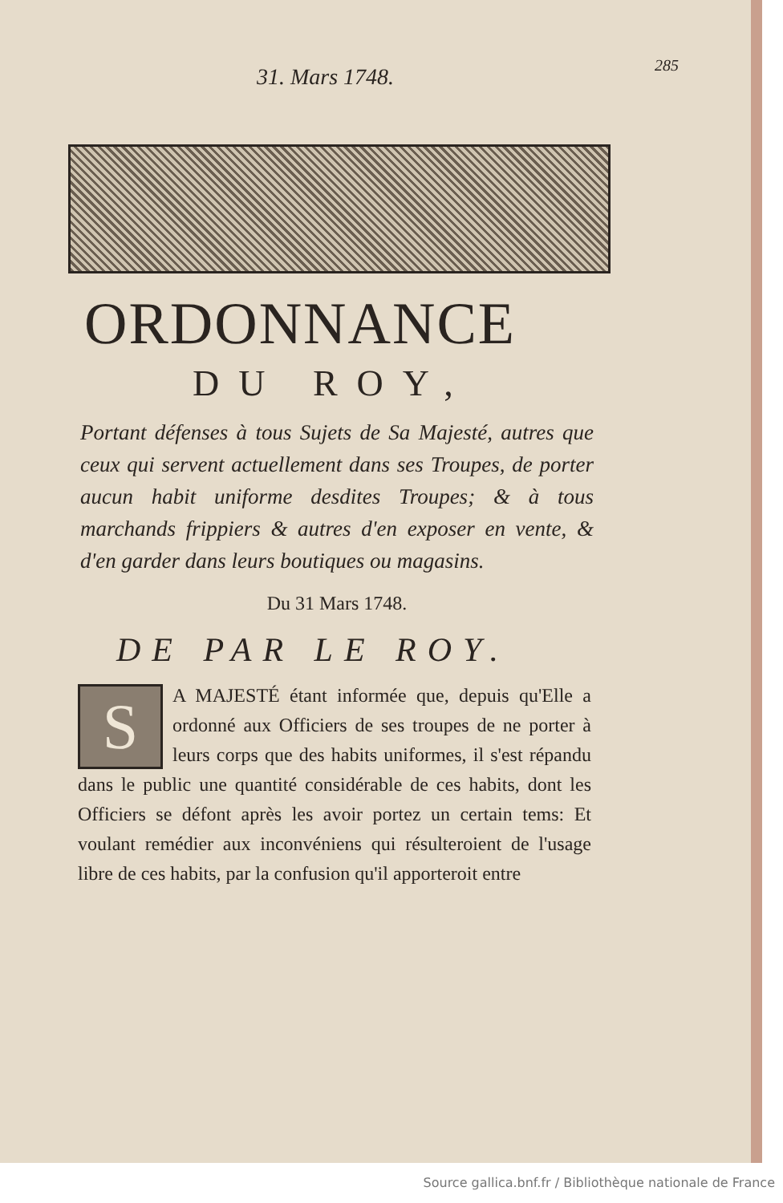31. Mars 1748.
285
ORDONNANCE
DU ROY,
Portant défenses à tous Sujets de Sa Majesté, autres que ceux qui servent actuellement dans ses Troupes, de porter aucun habit uniforme desdites Troupes; & à tous marchands frippiers & autres d'en exposer en vente, & d'en garder dans leurs boutiques ou magasins.
Du 31 Mars 1748.
DE PAR LE ROY.
SA MAJESTÉ étant informée que, depuis qu'Elle a ordonné aux Officiers de ses troupes de ne porter à leurs corps que des habits uniformes, il s'est répandu dans le public une quantité considérable de ces habits, dont les Officiers se défont après les avoir portez un certain tems: Et voulant remédier aux inconvéniens qui résulteroient de l'usage libre de ces habits, par la confusion qu'il apporteroit entre
Source gallica.bnf.fr / Bibliothèque nationale de France